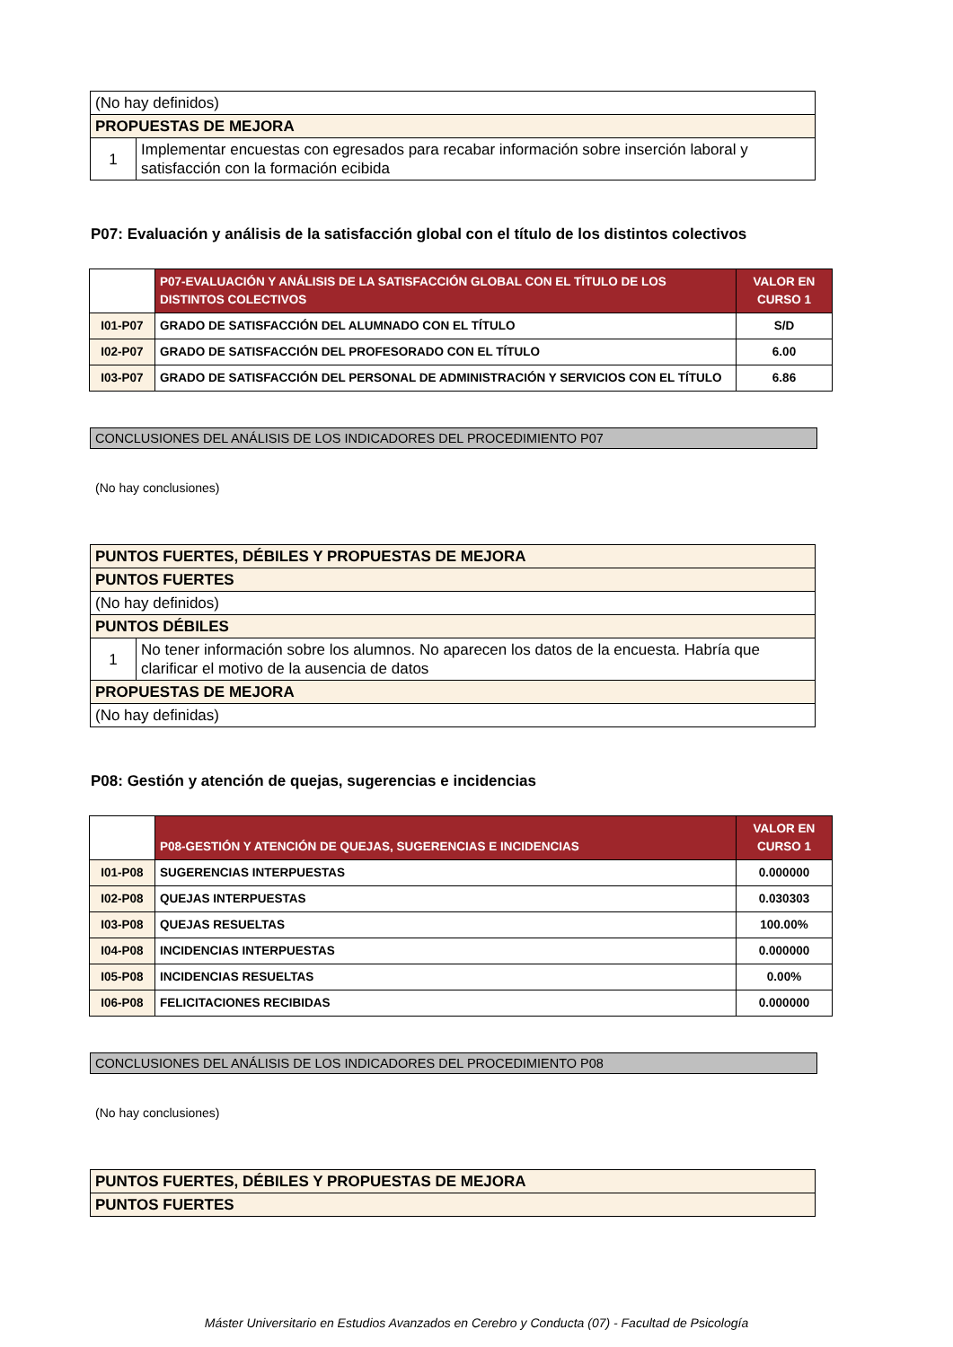| (No hay definidos) | |
| PROPUESTAS DE MEJORA | |
| 1 | Implementar encuestas con egresados para recabar información sobre inserción laboral y satisfacción con la formación ecibida |
P07: Evaluación y análisis de la satisfacción global con el título de los distintos colectivos
| | P07-EVALUACIÓN Y ANÁLISIS DE LA SATISFACCIÓN GLOBAL CON EL TÍTULO DE LOS DISTINTOS COLECTIVOS | VALOR EN CURSO 1 |
| I01-P07 | GRADO DE SATISFACCIÓN DEL ALUMNADO CON EL TÍTULO | S/D |
| I02-P07 | GRADO DE SATISFACCIÓN DEL PROFESORADO CON EL TÍTULO | 6.00 |
| I03-P07 | GRADO DE SATISFACCIÓN DEL PERSONAL DE ADMINISTRACIÓN Y SERVICIOS CON EL TÍTULO | 6.86 |
CONCLUSIONES DEL ANÁLISIS DE LOS INDICADORES DEL PROCEDIMIENTO P07
(No hay conclusiones)
| PUNTOS FUERTES, DÉBILES Y PROPUESTAS DE MEJORA | |
| PUNTOS FUERTES | |
| (No hay definidos) | |
| PUNTOS DÉBILES | |
| 1 | No tener información sobre los alumnos. No aparecen los datos de la encuesta. Habría que clarificar el motivo de la ausencia de datos |
| PROPUESTAS DE MEJORA | |
| (No hay definidas) | |
P08: Gestión y atención de quejas, sugerencias e incidencias
| | P08-GESTIÓN Y ATENCIÓN DE QUEJAS, SUGERENCIAS E INCIDENCIAS | VALOR EN CURSO 1 |
| I01-P08 | SUGERENCIAS INTERPUESTAS | 0.000000 |
| I02-P08 | QUEJAS INTERPUESTAS | 0.030303 |
| I03-P08 | QUEJAS RESUELTAS | 100.00% |
| I04-P08 | INCIDENCIAS INTERPUESTAS | 0.000000 |
| I05-P08 | INCIDENCIAS RESUELTAS | 0.00% |
| I06-P08 | FELICITACIONES RECIBIDAS | 0.000000 |
CONCLUSIONES DEL ANÁLISIS DE LOS INDICADORES DEL PROCEDIMIENTO P08
(No hay conclusiones)
| PUNTOS FUERTES, DÉBILES Y PROPUESTAS DE MEJORA |
| PUNTOS FUERTES |
Máster Universitario en Estudios Avanzados en Cerebro y Conducta (07) - Facultad de Psicología